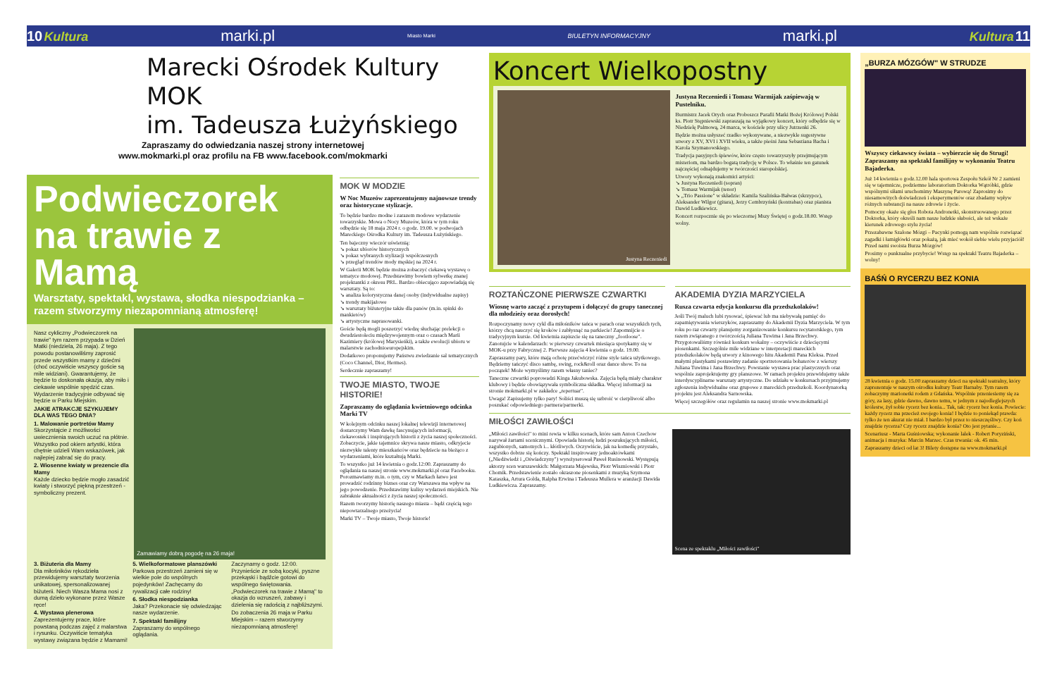10 Kultura marki.pl Miasto Marki BIULETYN INFORMACYJNY marki.pl Kultura 11
Marecki Ośrodek Kultury MOK
im. Tadeusza Łużyńskiego
Zapraszamy do odwiedzania naszej strony internetowej
www.mokmarki.pl oraz profilu na FB www.facebook.com/mokmarki
Podwieczorek na trawie z Mamą
Warsztaty, spektakl, wystawa, słodka niespodzianka – razem stworzymy niezapomnianą atmosferę!
Nasz cykliczny „Podwieczorek na trawie" tym razem przypada w Dzień Matki (niedziela, 26 maja). Z tego powodu postanowiliśmy zaprosić przede wszystkim mamy z dziećmi (choć oczywiście wszyscy goście są mile widziani). Gwarantujemy, że będzie to doskonała okazja, aby miło i ciekawie wspólnie spędzić czas. Wydarzenie tradycyjnie odbywać się będzie w Parku Miejskim.
JAKIE ATRAKCJE SZYKUJEMY DLA WAS TEGO DNIA?
1. Malowanie portretów Mamy
Skorzystajcie z możliwości uwiecznienia swoich uczuć na płótnie. Wszystko pod okiem artystki, która chętnie udzieli Wam wskazówek, jak najlepiej zabrać się do pracy.
2. Wiosenne kwiaty w prezencie dla Mamy
Każde dziecko będzie mogło zasadzić kwiaty i stworzyć piękną przestrzeń - symboliczny prezent.
Zamawiamy dobrą pogodę na 26 maja!
3. Biżuteria dla Mamy
Dla miłośników rękodzieła przewidujemy warsztaty tworzenia unikatowej, spersonalizowanej biżuterii. Niech Wasza Mama nosi z dumą dzieło wykonane przez Wasze ręce!
4. Wystawa plenerowa
Zaprezentujemy prace, które powstaną podczas zajęć z malarstwa i rysunku. Oczywiście tematyka wystawy związana będzie z Mamami!
5. Wielkoformatowe planszówki
Parkowa przestrzeń zamieni się w wielkie pole do wspólnych pojedynków! Zachęcamy do rywalizacji całe rodziny!
6. Słodka niespodzianka
Jaka? Przekonacie się odwiedzając nasze wydarzenie.
7. Spektakl familijny
Zapraszamy do wspólnego oglądania.
Zaczynamy o godz. 12:00. Przynieście ze sobą kocyki, pyszne przekąski i bądźcie gotowi do wspólnego świętowania. „Podwieczorek na trawie z Mamą" to okazja do wzruszeń, zabawy i dzielenia się radością z najbliższymi.
Do zobaczenia 26 maja w Parku Miejskim – razem stworzymy niezapomnianą atmosferę!
MOK W MODZIE
W Noc Muzeów zaprezentujemy najnowsze trendy oraz historyczne stylizacje.
To będzie bardzo modne i zarazem modowe wydarzenie towarzyskie. Mowa o Nocy Muzeów, która w tym roku odbędzie się 18 maja 2024 r. o godz. 19.00. w podwojach Mareckiego Ośrodka Kultury im. Tadeusza Łużyńskiego.
Ten bajeczny wieczór uświetnią:
↘ pokaz ubiorów historycznych
↘ pokaz wybranych stylizacji współczesnych
↘ przegląd trendów mody męskiej na 2024 r.
W Galerii MOK będzie można zobaczyć ciekawą wystawę o tematyce modowej. Przedstawimy bowiem sylwetkę znanej projektantki z okresu PRL. Bardzo obiecująco zapowiadają się warsztaty. Są to:
↘ analiza kolorystyczna danej osoby (indywidualne zapisy)
↘ trendy makijażowe
↘ warsztaty biżuteryjne także dla panów (m.in. spinki do mankietów)
↘ artystyczne naprasowanki.
Goście będą mogli poszerzyć wiedzę słuchając prelekcji o dwudziestoleciu międzywojennym oraz o czasach Marii Kazimiery (królowej Marysieńki), a także ewolucji ubioru w malarstwie zachodnioeuropejskim.
Dodatkowo proponujemy Państwu zwiedzanie sal tematycznych (Coco Channel, Dior, Hermes).
Serdecznie zapraszamy!
TWOJE MIASTO, TWOJE HISTORIE!
Zapraszamy do oglądania kwietniowego odcinka Marki TV
W kolejnym odcinku naszej lokalnej telewizji internetowej dostarczymy Wam dawkę fascynujących informacji, ciekawostek i inspirujących historii z życia naszej społeczności. Zobaczycie, jakie tajemnice skrywa nasze miasto, odkryjecie niezwykłe talenty mieszkańców oraz będziecie na bieżąco z wydarzeniami, które kształtują Marki.
To wszystko już 14 kwietnia o godz.12:00. Zapraszamy do oglądania na naszej stronie www.mokmarki.pl oraz Facebooku. Porozmawiamy m.in. o tym, czy w Markach łatwo jest prowadzić rodzinny biznes oraz czy Warszawa ma wpływ na jego powodzenie. Przedstawimy kulisy wydarzeń miejskich. Nie zabraknie aktualności z życia naszej społeczności.
Razem tworzymy historię naszego miasta – bądź częścią tego niepowtarzalnego przeżycia!
Marki TV – Twoje miasto, Twoje historie!
Koncert Wielkopostny
Justyna Reczeniedi
Justyna Reczeniedi i Tomasz Warmijak zaśpiewają w Pustelniku.
Burmistrz Jacek Orych oraz Proboszcz Parafii Matki Bożej Królowej Polski ks. Piotr Stępniewski zapraszają na wyjątkowy koncert, który odbędzie się w Niedzielę Palmową, 24 marca, w kościele przy ulicy Jutrzenki 26.
Będzie można usłyszeć rzadko wykonywane, a niezwykle sugestywne utwory z XV, XVI i XVII wieku, a także pieśni Jana Sebastiana Bacha i Karola Szymanowskiego.
Tradycja pasyjnych śpiewów, które często towarzyszyły przejmującym misteriom, ma bardzo bogatą tradycję w Polsce. To właśnie ten gatunek najczęściej odnajdujemy w twórczości staropolskiej.
Utwory wykonają znakomici artyści:
↘ Justyna Reczeniedi (sopran)
↘ Tomasz Warmijak (tenor)
↘ „Trio Passione" w składzie: Kamila Szalińska-Bałwas (skrzypce), Aleksander Wilgor (gitara), Jerzy Cembrzyński (kontrabas) oraz pianista Dawid Ludkiewicz.
Koncert rozpocznie się po wieczornej Mszy Świętej o godz.18.00. Wstęp wolny.
ROZTAŃCZONE PIERWSZE CZWARTKI
Wiosnę warto zacząć z przytupem i dołączyć do grupy tanecznej dla młodzieży oraz dorosłych!
Rozpoczynamy nowy cykl dla miłośników tańca w parach oraz wszystkich tych, którzy chcą nauczyć się kroków i zabłysnąć na parkiecie! Zapomnijcie o tradycyjnym kursie. Od kwietnia zapiszcie się na taneczny „footloose". Zanotujcie w kalendarzach: w pierwszy czwartek miesiąca spotykamy się w MOK-u przy Fabrycznej 2. Pierwsze zajęcia 4 kwietnia o godz. 19.00.
Zapraszamy pary, które mają ochotę przećwiczyć różne style tańca użytkowego. Będziemy tańczyć disco sambę, swing, rock&roll oraz dance show. To na początek! Może wymyślimy razem własny taniec?
Taneczne czwartki poprowadzi Kinga Jakubowska. Zajęcia będą miały charakter klubowy i będzie obowiązywała symboliczna składka. Więcej informacji na stronie mokmarki.pl w zakładce „repertuar".
Uwaga! Zapisujemy tylko pary! Soliści muszą się uzbroić w cierpliwość albo poszukać odpowiedniego partnera/partnerki.
AKADEMIA DYZIA MARZYCIELA
Rusza czwarta edycja konkursu dla przedszkolaków!
Jeśli Twój maluch lubi rysować, śpiewać lub ma niebywałą pamięć do zapamiętywania wierszyków, zapraszamy do Akademii Dyzia Marzyciela. W tym roku po raz czwarty planujemy zorganizowanie konkursu recytatorskiego, tym razem związanego z twórczością Juliana Tuwima i Jana Brzechwy. Przygotowaliśmy również konkurs wokalny – oczywiście z dziecięcymi piosenkami. Szczególnie mile widziane w interpretacji mareckich przedszkolaków będą utwory z kinowego hitu Akademii Pana Kleksa. Przed małymi plastykami postawimy zadanie sportretowania bohaterów z wierszy Juliana Tuwima i Jana Brzechwy. Powstanie wystawa prac plastycznych oraz wspólnie zaprojektujemy gry planszowe. W ramach projektu przewidujemy także interdyscyplinarne warsztaty artystyczne. Do udziału w konkursach przyjmujemy zgłoszenia indywidualne oraz grupowe z mareckich przedszkoli. Koordynatorką projektu jest Aleksandra Sarnowska.
Więcej szczegółów oraz regulamin na naszej stronie www.mokmarki.pl
MIŁOŚCI ZAWIŁOŚCI
„Miłości zawiłości" to mini rewia w kilku scenach, które sam Anton Czechow nazywał żartami scenicznymi. Opowiada historię ludzi poszukujących miłości, zagubionych, samotnych i... kłótliwych. Oczywiście, jak na komedię przystało, wszystko dobrze się kończy. Spektakl inspirowany jednoaktówkami („Niedźwiedź i „Oświadczyny") wyreżyserował Paweł Rusinowski. Występują aktorzy scen warszawskich: Małgorzata Majewska, Piotr Wiszniowski i Piotr Chomik. Przedstawienie zostało okraszone piosenkami z muzyką Szymona Kataszka, Artura Golda, Ralpha Erwina i Tadeusza Mullera w aranżacji Dawida Ludkiewicza. Zapraszamy.
Scena ze spektaklu „Miłości zawiłości"
„BURZA MÓZGÓW" W STRUDZE
Wszyscy ciekawscy świata – wybierzcie się do Strugi! Zapraszamy na spektakl familijny w wykonaniu Teatru Bajaderka.
Już 14 kwietnia o godz.12.00 hala sportowa Zespołu Szkół Nr 2 zamieni się w tajemnicze, podziemne laboratorium Doktorka Wątróbki, gdzie wspólnymi siłami uruchomimy Maszynę Parową! Zaprosimy do niesamowitych doświadczeń i eksperymentów oraz zbadamy wpływ różnych substancji na nasze zdrowie i życie.
Pomocny okaże się głos Robota Andronetki, skonstruowanego przez Doktorka, który określi nam nasze ludzkie słabości, ale też wskaże kierunek zdrowego stylu życia!
Przezabawne Szalone Mózgi – Pacynki pomogą nam wspólnie rozwiązać zagadki i łamigłówki oraz pokażą, jak mieć wokół siebie wielu przyjaciół! Przed nami swoista Burza Mózgów!
Prosimy o punktualne przybycie! Wstęp na spektakl Teatru Bajaderka – wolny!
BAŚŃ O RYCERZU BEZ KONIA
28 kwietnia o godz. 15.00 zapraszamy dzieci na spektakl teatralny, który zaprezentuje w naszym ośrodku kultury Teatr Barnaby. Tym razem zobaczymy marionetki rodem z Gdańska. Wspólnie przeniesiemy się za góry, za lasy, gdzie dawno, dawno temu, w jednym z najodleglejszych królestw, żył sobie rycerz bez konia... Tak, tak: rycerz bez konia. Powiecie: każdy rycerz ma przecież swojego konia! I będzie to poniekąd prawda: tylko że ten akurat nie miał. I bardzo był przez to nieszczęśliwy. Czy koń znajdzie rycerza? Czy rycerz znajdzie konia? Oto jest pytanie...
Scenariusz - Marta Guśniowska; wykonanie lalek - Robert Poryziński, animacja i muzyka: Marcin Marzec. Czas trwania: ok. 45 min.
Zapraszamy dzieci od lat 3! Bilety dostępne na www.mokmarki.pl